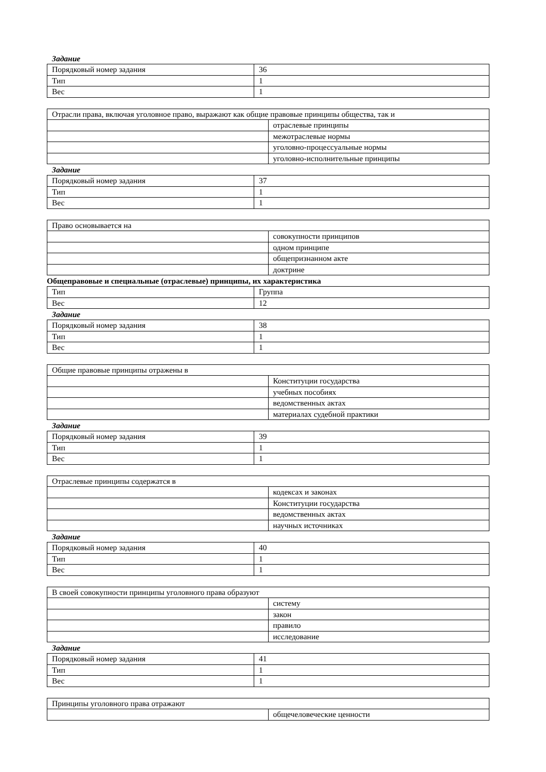Задание
| Порядковый номер задания | 36 |
| Тип | 1 |
| Вес | 1 |
| Отрасли права, включая уголовное право, выражают как общие правовые принципы общества, так и | |
| | отраслевые принципы |
| | межотраслевые нормы |
| | уголовно-процессуальные нормы |
| | уголовно-исполнительные принципы |
Задание
| Порядковый номер задания | 37 |
| Тип | 1 |
| Вес | 1 |
| Право основывается на | |
| | совокупности принципов |
| | одном принципе |
| | общепризнанном акте |
| | доктрине |
Общеправовые и специальные (отраслевые) принципы, их характеристика
| Тип | Группа |
| Вес | 12 |
Задание
| Порядковый номер задания | 38 |
| Тип | 1 |
| Вес | 1 |
| Общие правовые принципы отражены в | |
| | Конституции государства |
| | учебных пособиях |
| | ведомственных актах |
| | материалах судебной практики |
Задание
| Порядковый номер задания | 39 |
| Тип | 1 |
| Вес | 1 |
| Отраслевые принципы содержатся в | |
| | кодексах и законах |
| | Конституции государства |
| | ведомственных актах |
| | научных источниках |
Задание
| Порядковый номер задания | 40 |
| Тип | 1 |
| Вес | 1 |
| В своей совокупности принципы уголовного права образуют | |
| | систему |
| | закон |
| | правило |
| | исследование |
Задание
| Порядковый номер задания | 41 |
| Тип | 1 |
| Вес | 1 |
| Принципы уголовного права отражают | |
| | общечеловеческие ценности |